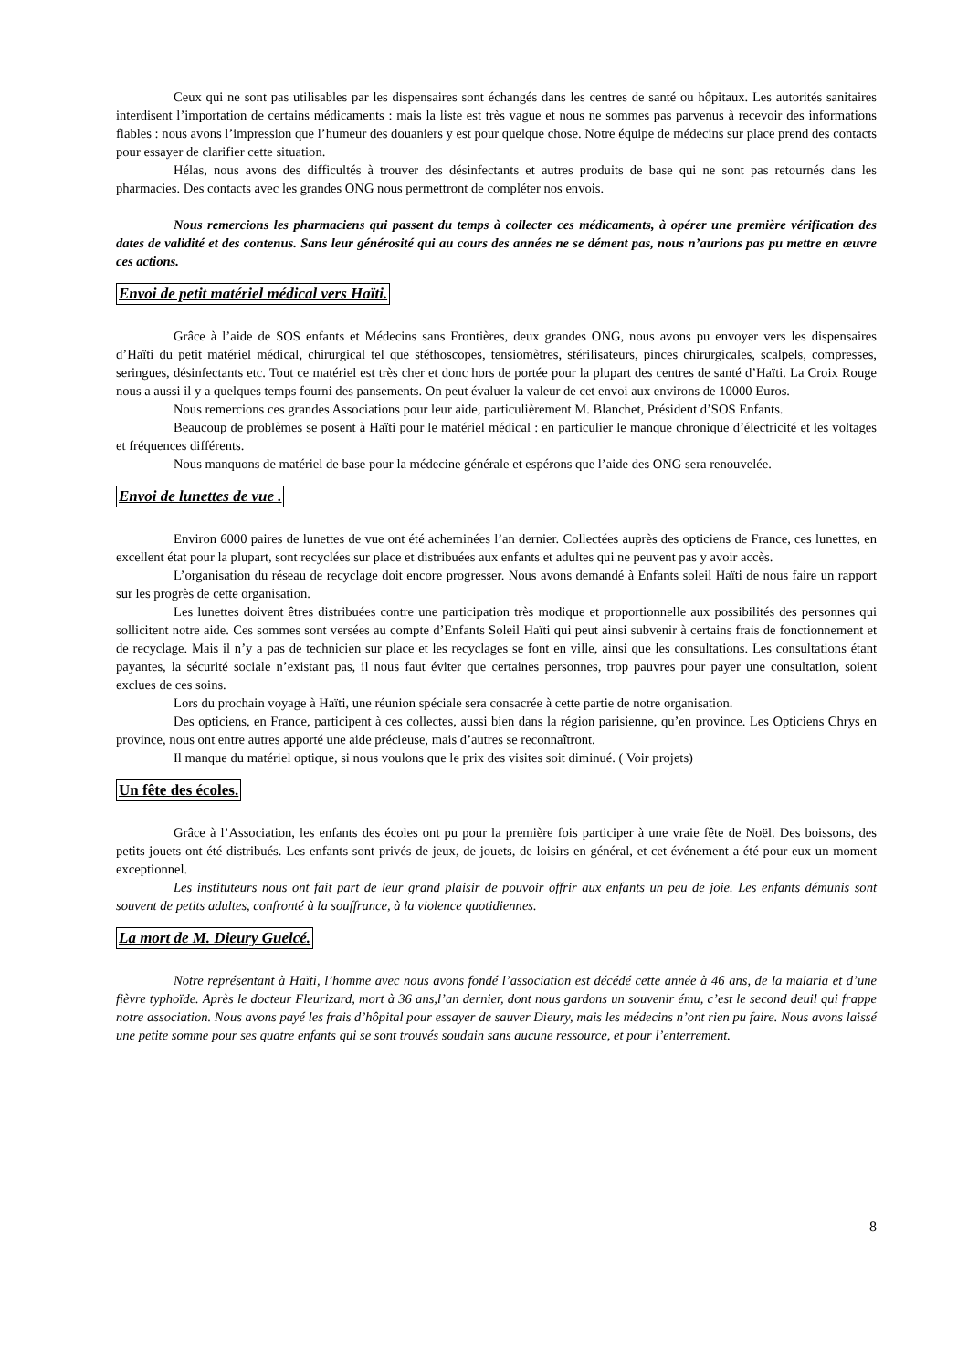Ceux qui ne sont pas utilisables par les dispensaires sont échangés dans les centres de santé ou hôpitaux. Les autorités sanitaires interdisent l’importation de certains médicaments : mais la liste est très vague et nous ne sommes pas parvenus à recevoir des informations fiables : nous avons l’impression que l’humeur des douaniers y est pour quelque chose. Notre équipe de médecins sur place prend des contacts pour essayer de clarifier cette situation.
Hélas, nous avons des difficultés à trouver des désinfectants et autres produits de base qui ne sont pas retournés dans les pharmacies. Des contacts avec les grandes ONG nous permettront de compléter nos envois.
Nous remercions les pharmaciens qui passent du temps à collecter ces médicaments, à opérer une première vérification des dates de validité et des contenus. Sans leur générosité qui au cours des années ne se dément pas, nous n’aurions pas pu mettre en œuvre ces actions.
Envoi de petit matériel médical vers Haïti.
Grâce à l’aide de SOS enfants et Médecins sans Frontières, deux grandes ONG, nous avons pu envoyer vers les dispensaires d’Haïti du petit matériel médical, chirurgical tel que stéthoscopes, tensiomètres, stérilisateurs, pinces chirurgicales, scalpels, compresses, seringues, désinfectants etc. Tout ce matériel est très cher et donc hors de portée pour la plupart des centres de santé d’Haïti. La Croix Rouge nous a aussi il y a quelques temps fourni des pansements. On peut évaluer la valeur de cet envoi aux environs de 10000 Euros.
Nous remercions ces grandes Associations pour leur aide, particulièrement M. Blanchet, Président d’SOS Enfants.
Beaucoup de problèmes se posent à Haïti pour le matériel médical : en particulier le manque chronique d’électricité et les voltages et fréquences différents.
Nous manquons de matériel de base pour la médecine générale et espérons que l’aide des ONG sera renouvelée.
Envoi de lunettes de vue .
Environ 6000 paires de lunettes de vue ont été acheminées l’an dernier. Collectées auprès des opticiens de France, ces lunettes, en excellent état pour la plupart, sont recyclées sur place et distribuées aux enfants et adultes qui ne peuvent pas y avoir accès.
L’organisation du réseau de recyclage doit encore progresser. Nous avons demandé à Enfants soleil Haïti de nous faire un rapport sur les progrès de cette organisation.
Les lunettes doivent êtres distribuées contre une participation très modique et proportionnelle aux possibilités des personnes qui sollicitent notre aide. Ces sommes sont versées au compte d’Enfants Soleil Haïti qui peut ainsi subvenir à certains frais de fonctionnement et de recyclage. Mais il n’y a pas de technicien sur place et les recyclages se font en ville, ainsi que les consultations. Les consultations étant payantes, la sécurité sociale n’existant pas, il nous faut éviter que certaines personnes, trop pauvres pour payer une consultation, soient exclues de ces soins.
Lors du prochain voyage à Haïti, une réunion spéciale sera consacrée à cette partie de notre organisation.
Des opticiens, en France, participent à ces collectes, aussi bien dans la région parisienne, qu’en province. Les Opticiens Chrys en province, nous ont entre autres apporté une aide précieuse, mais d’autres se reconnaîtront.
Il manque du matériel optique, si nous voulons que le prix des visites soit diminué. ( Voir projets)
Un fête des écoles.
Grâce à l’Association, les enfants des écoles ont pu pour la première fois participer à une vraie fête de Noël. Des boissons, des petits jouets ont été distribués. Les enfants sont privés de jeux, de jouets, de loisirs en général, et cet événement a été pour eux un moment exceptionnel.
Les instituteurs nous ont fait part de leur grand plaisir de pouvoir offrir aux enfants un peu de joie. Les enfants démunis sont souvent de petits adultes, confronté à la souffrance, à la violence quotidiennes.
La mort de M. Dieury Guelcé.
Notre représentant à Haïti, l’homme avec nous avons fondé l’association est décédé cette année à 46 ans, de la malaria et d’une fièvre typhoïde. Après le docteur Fleurizard, mort à 36 ans,l’an dernier, dont nous gardons un souvenir ému, c’est le second deuil qui frappe notre association. Nous avons payé les frais d’hôpital pour essayer de sauver Dieury, mais les médecins n’ont rien pu faire. Nous avons laissé une petite somme pour ses quatre enfants qui se sont trouvés soudain sans aucune ressource, et pour l’enterrement.
8